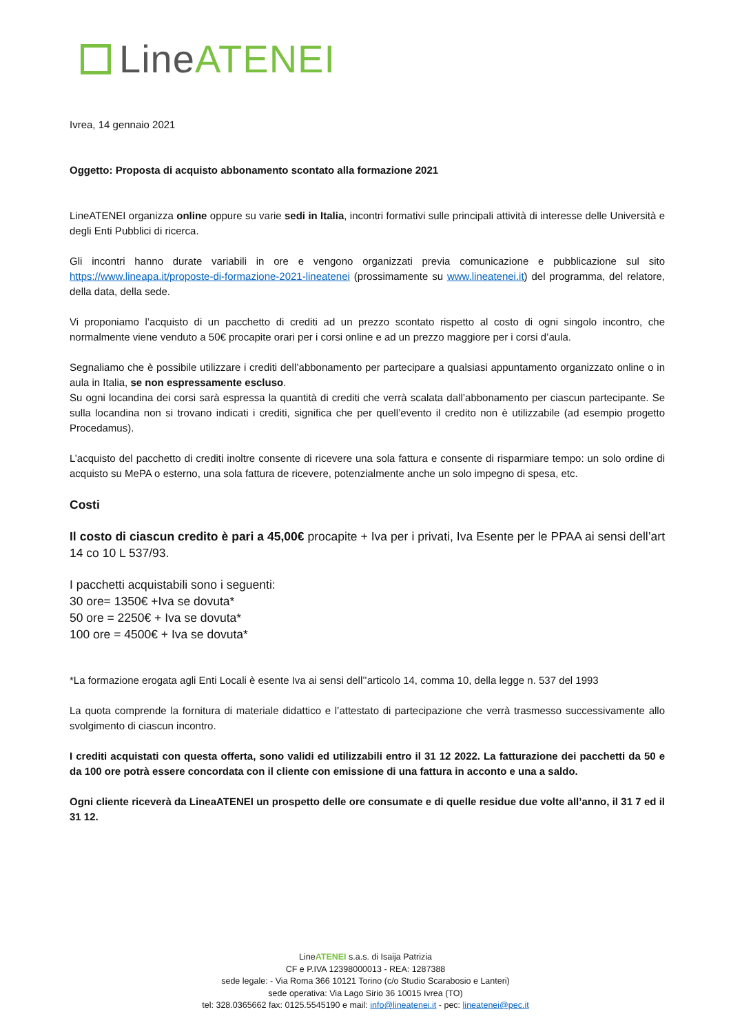Line ATENEI
Ivrea, 14 gennaio 2021
Oggetto: Proposta di acquisto abbonamento scontato alla formazione 2021
LineATENEI organizza online oppure su varie sedi in Italia, incontri formativi sulle principali attività di interesse delle Università e degli Enti Pubblici di ricerca.
Gli incontri hanno durate variabili in ore e vengono organizzati previa comunicazione e pubblicazione sul sito https://www.lineapa.it/proposte-di-formazione-2021-lineatenei (prossimamente su www.lineatenei.it) del programma, del relatore, della data, della sede.
Vi proponiamo l’acquisto di un pacchetto di crediti ad un prezzo scontato rispetto al costo di ogni singolo incontro, che normalmente viene venduto a 50€ procapite orari per i corsi online e ad un prezzo maggiore per i corsi d’aula.
Segnaliamo che è possibile utilizzare i crediti dell’abbonamento per partecipare a qualsiasi appuntamento organizzato online o in aula in Italia, se non espressamente escluso.
Su ogni locandina dei corsi sarà espressa la quantità di crediti che verrà scalata dall’abbonamento per ciascun partecipante. Se sulla locandina non si trovano indicati i crediti, significa che per quell’evento il credito non è utilizzabile (ad esempio progetto Procedamus).
L’acquisto del pacchetto di crediti inoltre consente di ricevere una sola fattura e consente di risparmiare tempo: un solo ordine di acquisto su MePA o esterno, una sola fattura de ricevere, potenzialmente anche un solo impegno di spesa, etc.
Costi
Il costo di ciascun credito è pari a 45,00€ procapite + Iva per i privati, Iva Esente per le PPAA ai sensi dell’art 14 co 10 L 537/93.
I pacchetti acquistabili sono i seguenti:
30 ore= 1350€ +Iva se dovuta*
50 ore = 2250€ + Iva se dovuta*
100 ore = 4500€ + Iva se dovuta*
*La formazione erogata agli Enti Locali è esente Iva ai sensi dell’’articolo 14, comma 10, della legge n. 537 del 1993
La quota comprende la fornitura di materiale didattico e l’attestato di partecipazione che verrà trasmesso successivamente allo svolgimento di ciascun incontro.
I crediti acquistati con questa offerta, sono validi ed utilizzabili entro il 31 12 2022. La fatturazione dei pacchetti da 50 e da 100 ore potrà essere concordata con il cliente con emissione di una fattura in acconto e una a saldo.
Ogni cliente riceverà da LineaATENEI un prospetto delle ore consumate e di quelle residue due volte all’anno, il 31 7 ed il 31 12.
LineATENEI s.a.s. di Isaija Patrizia
CF e P.IVA 12398000013 - REA: 1287388
sede legale: - Via Roma 366 10121 Torino (c/o Studio Scarabosio e Lanteri)
sede operativa: Via Lago Sirio 36 10015 Ivrea (TO)
tel: 328.0365662 fax: 0125.5545190 e mail: info@lineatenei.it - pec: lineatenei@pec.it